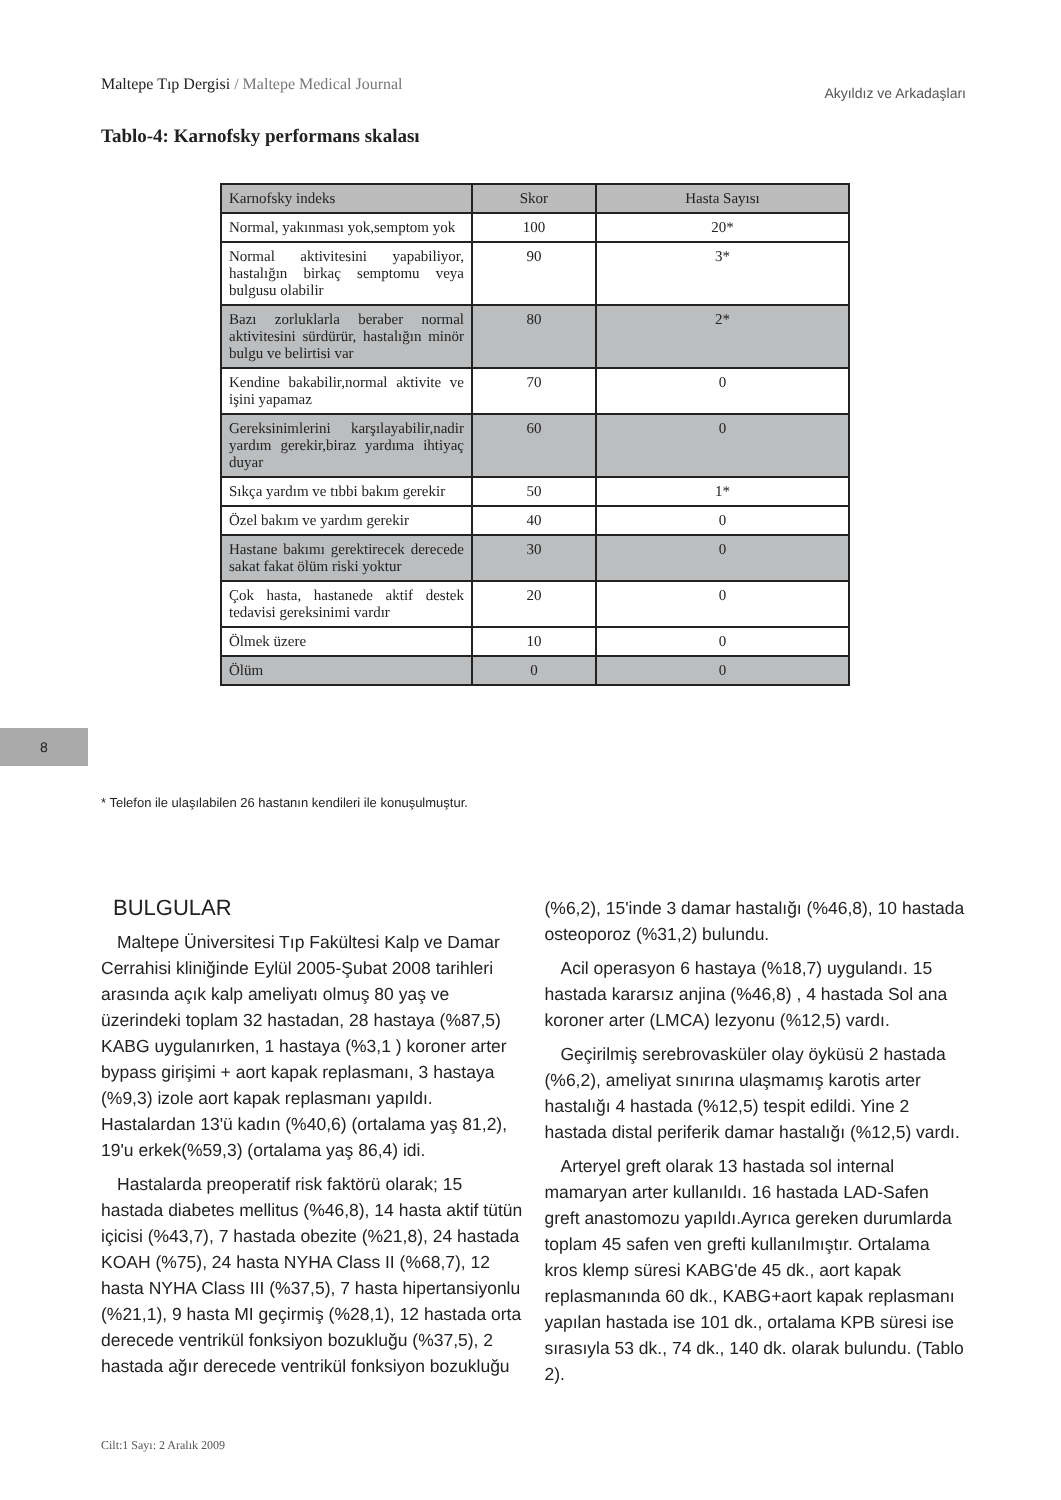Maltepe Tıp Dergisi / Maltepe Medical Journal
Akyıldız ve Arkadaşları
Tablo-4: Karnofsky performans skalası
| Karnofsky indeks | Skor | Hasta Sayısı |
| --- | --- | --- |
| Normal, yakınması yok,semptom yok | 100 | 20* |
| Normal aktivitesini yapabiliyor, hastalığın birkaç semptomu veya bulgusu olabilir | 90 | 3* |
| Bazı zorluklarla beraber normal aktivitesini sürdürür, hastalığın minör bulgu ve belirtisi var | 80 | 2* |
| Kendine bakabilir,normal aktivite ve işini yapamaz | 70 | 0 |
| Gereksinimlerini karşılayabilir,nadir yardım gerekir,biraz yardıma ihtiyaç duyar | 60 | 0 |
| Sıkça yardım ve tıbbi bakım gerekir | 50 | 1* |
| Özel bakım ve yardım gerekir | 40 | 0 |
| Hastane bakımı gerektirecek derecede sakat fakat ölüm riski yoktur | 30 | 0 |
| Çok hasta, hastanede aktif destek tedavisi gereksinimi vardır | 20 | 0 |
| Ölmek üzere | 10 | 0 |
| Ölüm | 0 | 0 |
8
* Telefon ile ulaşılabilen 26 hastanın kendileri ile konuşulmuştur.
BULGULAR
Maltepe Üniversitesi Tıp Fakültesi Kalp ve Damar Cerrahisi kliniğinde Eylül 2005-Şubat 2008 tarihleri arasında açık kalp ameliyatı olmuş 80 yaş ve üzerindeki toplam 32 hastadan, 28 hastaya (%87,5) KABG uygulanırken, 1 hastaya (%3,1 ) koroner arter bypass girişimi + aort kapak replasmanı, 3 hastaya (%9,3) izole aort kapak replasmanı yapıldı. Hastalardan 13'ü kadın (%40,6) (ortalama yaş 81,2), 19'u erkek(%59,3) (ortalama yaş 86,4) idi.
Hastalarda preoperatif risk faktörü olarak; 15 hastada diabetes mellitus (%46,8), 14 hasta aktif tütün içicisi (%43,7), 7 hastada obezite (%21,8), 24 hastada KOAH (%75), 24 hasta NYHA Class II (%68,7), 12 hasta NYHA Class III (%37,5), 7 hasta hipertansiyonlu (%21,1), 9 hasta MI geçirmiş (%28,1), 12 hastada orta derecede ventrikül fonksiyon bozukluğu (%37,5), 2 hastada ağır derecede ventrikül fonksiyon bozukluğu
(%6,2), 15'inde 3 damar hastalığı (%46,8), 10 hastada osteoporoz (%31,2) bulundu.
Acil operasyon 6 hastaya (%18,7) uygulandı. 15 hastada kararsız anjina (%46,8) , 4 hastada Sol ana koroner arter (LMCA) lezyonu (%12,5) vardı.
Geçirilmiş serebrovasküler olay öyküsü 2 hastada (%6,2), ameliyat sınırına ulaşmamış karotis arter hastalığı 4 hastada (%12,5) tespit edildi. Yine 2 hastada distal periferik damar hastalığı (%12,5) vardı.
Arteryel greft olarak 13 hastada sol internal mamaryan arter kullanıldı. 16 hastada LAD-Safen greft anastomozu yapıldı.Ayrıca gereken durumlarda toplam 45 safen ven grefti kullanılmıştır. Ortalama kros klemp süresi KABG'de 45 dk., aort kapak replasmanında 60 dk., KABG+aort kapak replasmanı yapılan hastada ise 101 dk., ortalama KPB süresi ise sırasıyla 53 dk., 74 dk., 140 dk. olarak bulundu. (Tablo 2).
Cilt:1 Sayı: 2 Aralık 2009